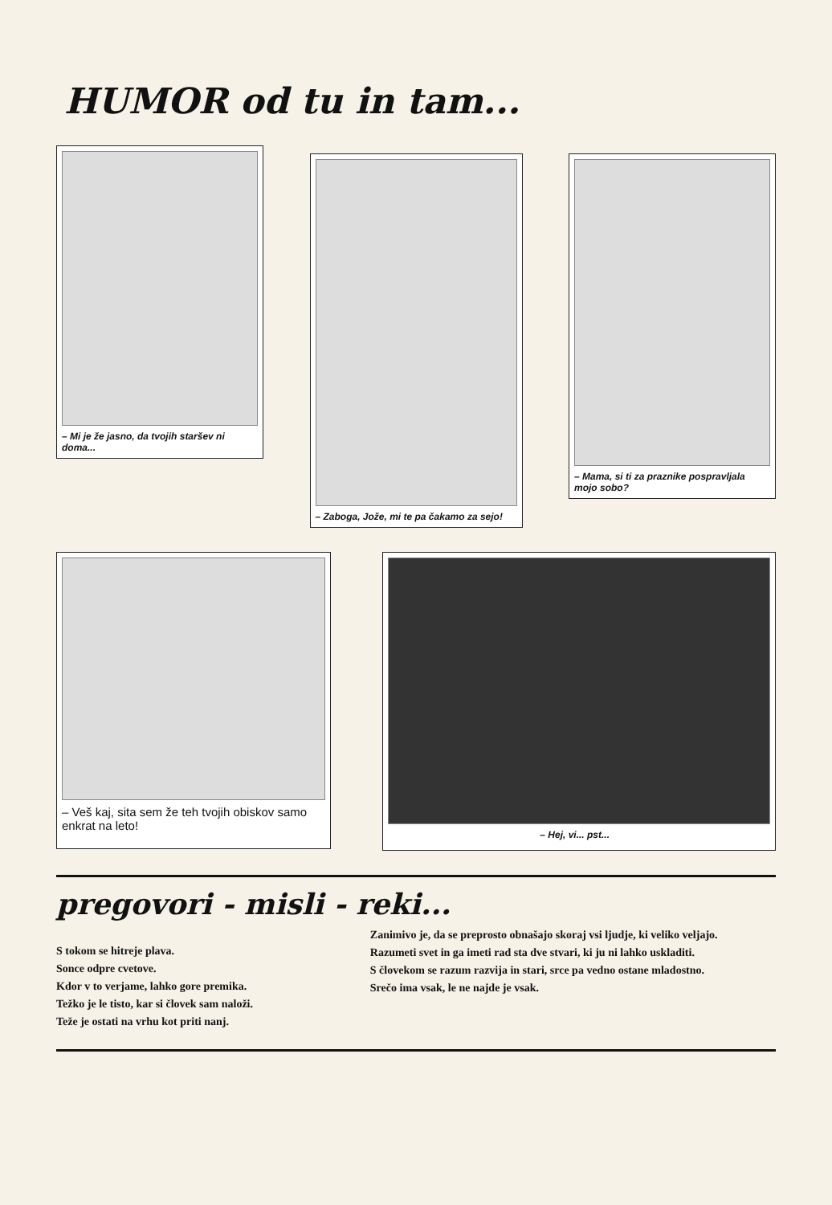HUMOR od tu in tam...
– Mi je že jasno, da tvojih staršev ni doma...
– Zaboga, Jože, mi te pa čakamo za sejo!
– Mama, si ti za praznike pospravljala mojo sobo?
– Veš kaj, sita sem že teh tvojih obiskov samo enkrat na leto!
– Hej, vi... pst...
pregovori - misli - reki...
S tokom se hitreje plava.
Sonce odpre cvetove.
Kdor v to verjame, lahko gore premika.
Težko je le tisto, kar si človek sam naloži.
Teže je ostati na vrhu kot priti nanj.
Zanimivo je, da se preprosto obnašajo skoraj vsi ljudje, ki veliko veljajo.
Razumeti svet in ga imeti rad sta dve stvari, ki ju ni lahko uskladiti.
S človekom se razum razvija in stari, srce pa vedno ostane mladostno.
Srečo ima vsak, le ne najde je vsak.